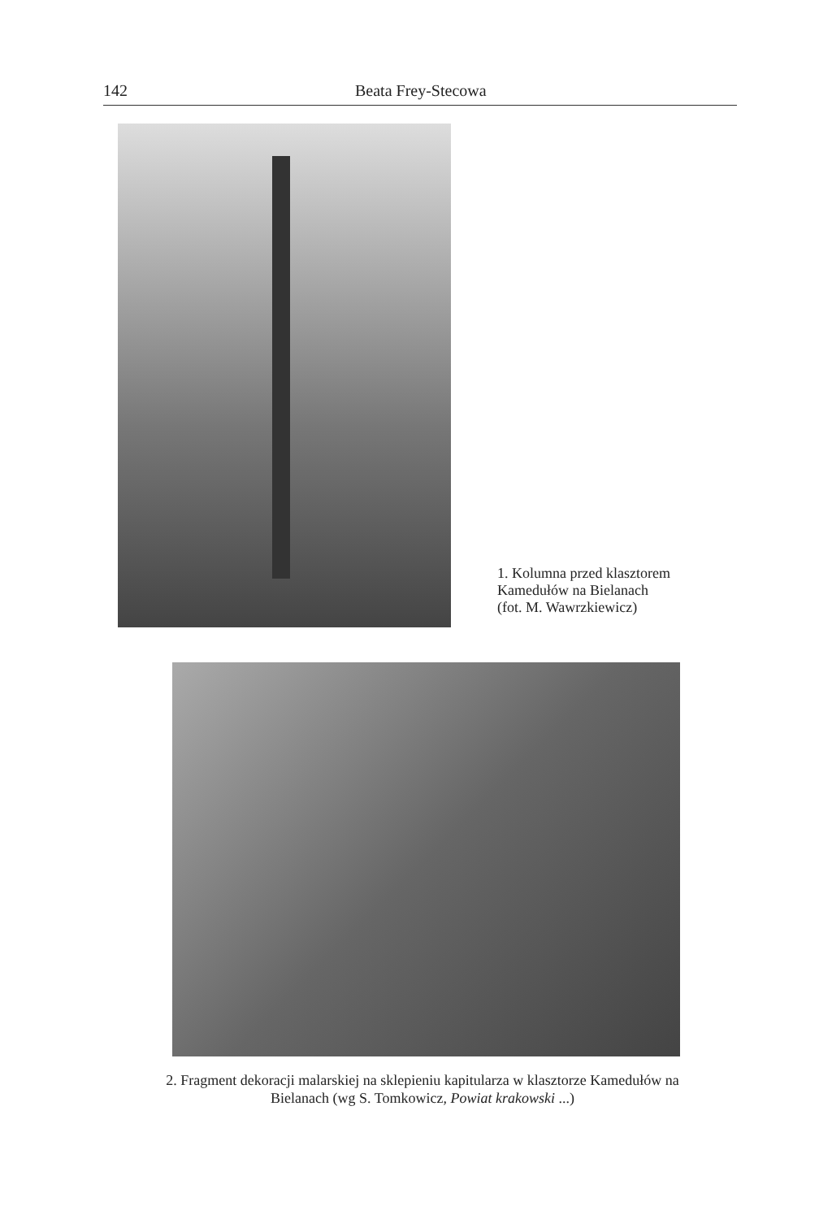142 Beata Frey-Stecowa
1. Kolumna przed klasztorem
Kamedułów na Bielanach
(fot. M. Wawrzkiewicz)
2. Fragment dekoracji malarskiej na sklepieniu kapitularza w klasztorze Kamedułów na Bielanach (wg S. Tomkowicz, Powiat krakowski ...)